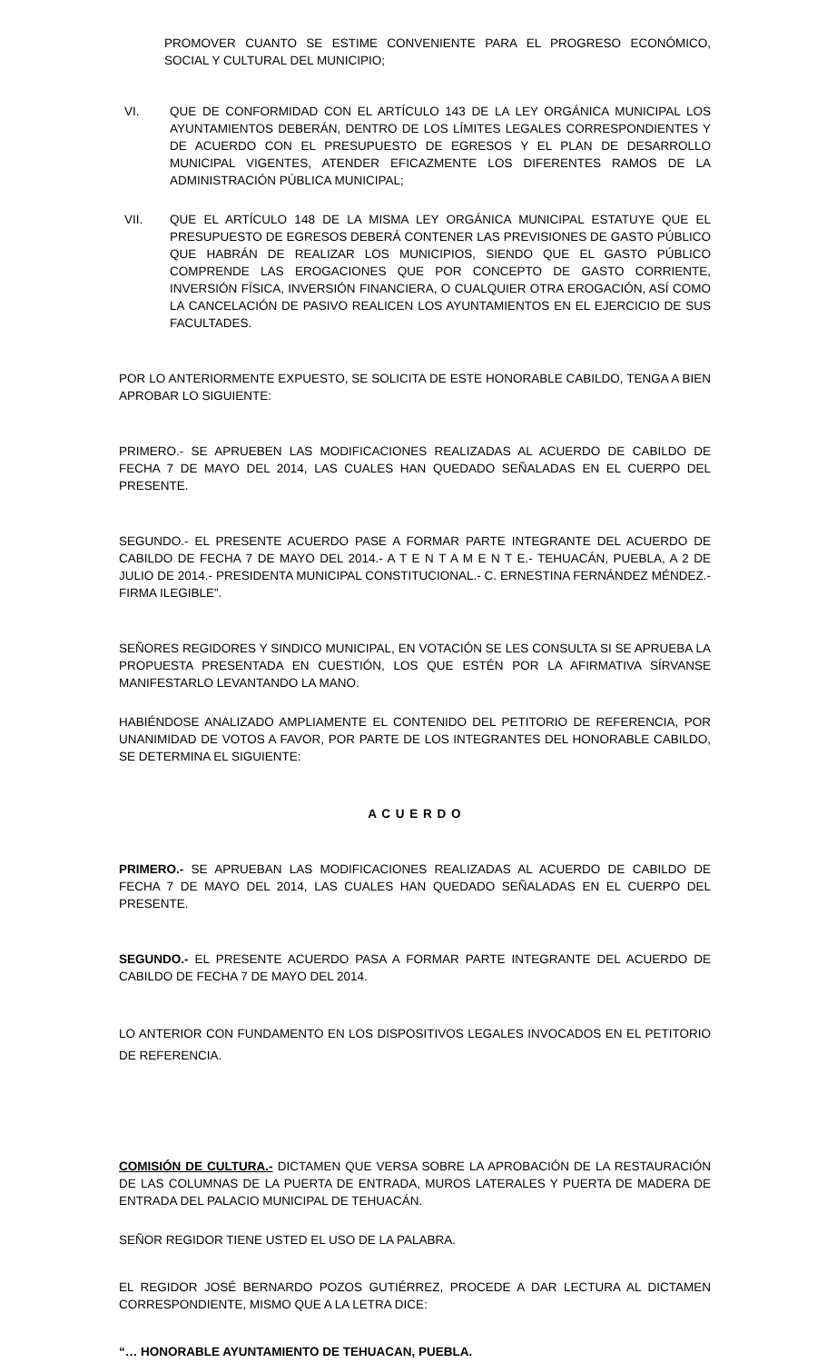PROMOVER CUANTO SE ESTIME CONVENIENTE PARA EL PROGRESO ECONÓMICO, SOCIAL Y CULTURAL DEL MUNICIPIO;
VI. QUE DE CONFORMIDAD CON EL ARTÍCULO 143 DE LA LEY ORGÁNICA MUNICIPAL LOS AYUNTAMIENTOS DEBERÁN, DENTRO DE LOS LÍMITES LEGALES CORRESPONDIENTES Y DE ACUERDO CON EL PRESUPUESTO DE EGRESOS Y EL PLAN DE DESARROLLO MUNICIPAL VIGENTES, ATENDER EFICAZMENTE LOS DIFERENTES RAMOS DE LA ADMINISTRACIÓN PÚBLICA MUNICIPAL;
VII. QUE EL ARTÍCULO 148 DE LA MISMA LEY ORGÁNICA MUNICIPAL ESTATUYE QUE EL PRESUPUESTO DE EGRESOS DEBERÁ CONTENER LAS PREVISIONES DE GASTO PÚBLICO QUE HABRÁN DE REALIZAR LOS MUNICIPIOS, SIENDO QUE EL GASTO PÚBLICO COMPRENDE LAS EROGACIONES QUE POR CONCEPTO DE GASTO CORRIENTE, INVERSIÓN FÍSICA, INVERSIÓN FINANCIERA, O CUALQUIER OTRA EROGACIÓN, ASÍ COMO LA CANCELACIÓN DE PASIVO REALICEN LOS AYUNTAMIENTOS EN EL EJERCICIO DE SUS FACULTADES.
POR LO ANTERIORMENTE EXPUESTO, SE SOLICITA DE ESTE HONORABLE CABILDO, TENGA A BIEN APROBAR LO SIGUIENTE:
PRIMERO.- SE APRUEBEN LAS MODIFICACIONES REALIZADAS AL ACUERDO DE CABILDO DE FECHA 7 DE MAYO DEL 2014, LAS CUALES HAN QUEDADO SEÑALADAS EN EL CUERPO DEL PRESENTE.
SEGUNDO.- EL PRESENTE ACUERDO PASE A FORMAR PARTE INTEGRANTE DEL ACUERDO DE CABILDO DE FECHA 7 DE MAYO DEL 2014.- A T E N T A M E N T E.- TEHUACÁN, PUEBLA, A 2 DE JULIO DE 2014.- PRESIDENTA MUNICIPAL CONSTITUCIONAL.- C. ERNESTINA FERNÁNDEZ MÉNDEZ.- FIRMA ILEGIBLE”.
SEÑORES REGIDORES Y SINDICO MUNICIPAL, EN VOTACIÓN SE LES CONSULTA SI SE APRUEBA LA PROPUESTA PRESENTADA EN CUESTIÓN, LOS QUE ESTÉN POR LA AFIRMATIVA SÍRVANSE MANIFESTARLO LEVANTANDO LA MANO.
HABIÉNDOSE ANALIZADO AMPLIAMENTE EL CONTENIDO DEL PETITORIO DE REFERENCIA, POR UNANIMIDAD DE VOTOS A FAVOR, POR PARTE DE LOS INTEGRANTES DEL HONORABLE CABILDO, SE DETERMINA EL SIGUIENTE:
A C U E R D O
PRIMERO.- SE APRUEBAN LAS MODIFICACIONES REALIZADAS AL ACUERDO DE CABILDO DE FECHA 7 DE MAYO DEL 2014, LAS CUALES HAN QUEDADO SEÑALADAS EN EL CUERPO DEL PRESENTE.
SEGUNDO.- EL PRESENTE ACUERDO PASA A FORMAR PARTE INTEGRANTE DEL ACUERDO DE CABILDO DE FECHA 7 DE MAYO DEL 2014.
LO ANTERIOR CON FUNDAMENTO EN LOS DISPOSITIVOS LEGALES INVOCADOS EN EL PETITORIO DE REFERENCIA.
COMISIÓN DE CULTURA.- DICTAMEN QUE VERSA SOBRE LA APROBACIÓN DE LA RESTAURACIÓN DE LAS COLUMNAS DE LA PUERTA DE ENTRADA, MUROS LATERALES Y PUERTA DE MADERA DE ENTRADA DEL PALACIO MUNICIPAL DE TEHUACÁN.
SEÑOR REGIDOR TIENE USTED EL USO DE LA PALABRA.
EL REGIDOR JOSÉ BERNARDO POZOS GUTIÉRREZ, PROCEDE A DAR LECTURA AL DICTAMEN CORRESPONDIENTE, MISMO QUE A LA LETRA DICE:
“… HONORABLE AYUNTAMIENTO DE TEHUACAN, PUEBLA.